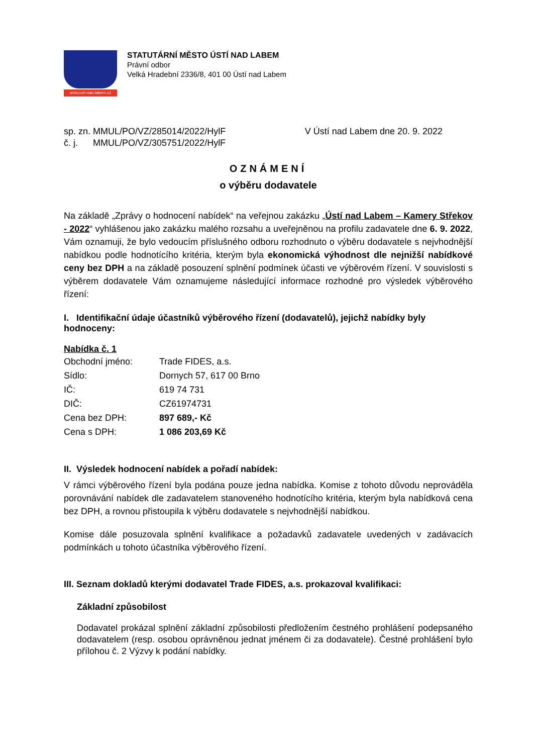www.usti-nad-labem.cz
STATUTÁRNÍ MĚSTO ÚSTÍ NAD LABEM
Právní odbor
Velká Hradební 2336/8, 401 00 Ústí nad Labem
sp. zn. MMUL/PO/VZ/285014/2022/HylF
č. j. MMUL/PO/VZ/305751/2022/HylF
V Ústí nad Labem dne 20. 9. 2022
OZNÁMENÍ
o výběru dodavatele
Na základě „Zprávy o hodnocení nabídek“ na veřejnou zakázku „Ústí nad Labem – Kamery Střekov - 2022“ vyhlášenou jako zakázku malého rozsahu a uveřejněnou na profilu zadavatele dne 6. 9. 2022, Vám oznamuji, že bylo vedoucím příslušného odboru rozhodnuto o výběru dodavatele s nejvhodnější nabídkou podle hodnotícího kritéria, kterým byla ekonomická výhodnost dle nejnižší nabídkové ceny bez DPH a na základě posouzení splnění podmínek účasti ve výběrovém řízení. V souvislosti s výběrem dodavatele Vám oznamujeme následující informace rozhodné pro výsledek výběrového řízení:
I. Identifikační údaje účastníků výběrového řízení (dodavatelů), jejichž nabídky byly hodnoceny:
Nabídka č. 1
| Obchodní jméno: | Trade FIDES, a.s. |
| Sídlo: | Dornych 57, 617 00 Brno |
| IČ: | 619 74 731 |
| DIČ: | CZ61974731 |
| Cena bez DPH: | 897 689,- Kč |
| Cena s DPH: | 1 086 203,69 Kč |
II. Výsledek hodnocení nabídek a pořadí nabídek:
V rámci výběrového řízení byla podána pouze jedna nabídka. Komise z tohoto důvodu neprováděla porovnávání nabídek dle zadavatelem stanoveného hodnotícího kritéria, kterým byla nabídková cena bez DPH, a rovnou přistoupila k výběru dodavatele s nejvhodnější nabídkou.
Komise dále posuzovala splnění kvalifikace a požadavků zadavatele uvedených v zadávacích podmínkách u tohoto účastníka výběrového řízení.
III. Seznam dokladů kterými dodavatel Trade FIDES, a.s. prokazoval kvalifikaci:
Základní způsobilost
Dodavatel prokázal splnění základní způsobilosti předložením čestného prohlášení podepsaného dodavatelem (resp. osobou oprávněnou jednat jménem či za dodavatele). Čestné prohlášení bylo přílohou č. 2 Výzvy k podání nabídky.